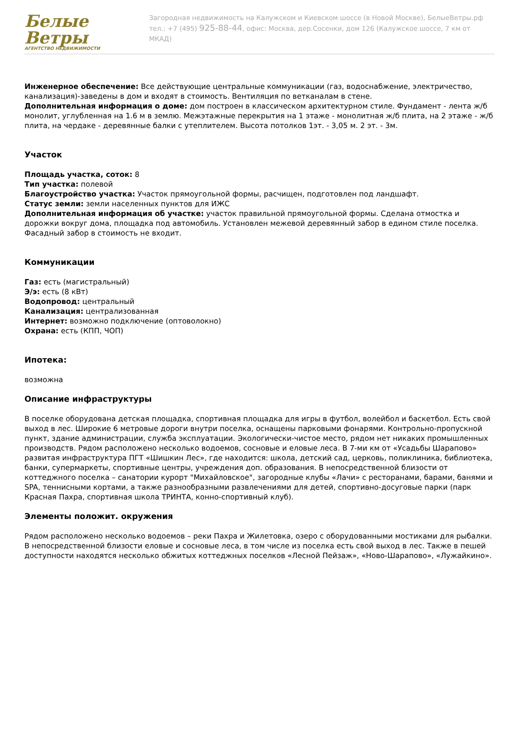Белые Ветры
АГЕНТСТВО НЕДВИЖИМОСТИ
Загородная недвижимость на Калужском и Киевском шоссе (в Новой Москве), БелыеВетры.рф
тел.: +7 (495) 925-88-44, офис: Москва, дер.Сосенки, дом 126 (Калужское шоссе, 7 км от МКАД)
Инженерное обеспечение: Все действующие центральные коммуникации (газ, водоснабжение, электричество, канализация)-заведены в дом и входят в стоимость. Вентиляция по ветканалам в стене.
Дополнительная информация о доме: дом построен в классическом архитектурном стиле. Фундамент - лента ж/б монолит, углубленная на 1.6 м в землю. Межэтажные перекрытия на 1 этаже - монолитная ж/б плита, на 2 этаже - ж/б плита, на чердаке - деревянные балки с утеплителем. Высота потолков 1эт. - 3,05 м. 2 эт. - 3м.
Участок
Площадь участка, соток: 8
Тип участка: полевой
Благоустройство участка: Участок прямоугольной формы, расчищен, подготовлен под ландшафт.
Статус земли: земли населенных пунктов для ИЖС
Дополнительная информация об участке: участок правильной прямоугольной формы. Сделана отмостка и дорожки вокруг дома, площадка под автомобиль. Установлен межевой деревянный забор в едином стиле поселка. Фасадный забор в стоимость не входит.
Коммуникации
Газ: есть (магистральный)
Э/э: есть (8 кВт)
Водопровод: центральный
Канализация: централизованная
Интернет: возможно подключение (оптоволокно)
Охрана: есть (КПП, ЧОП)
Ипотека:
возможна
Описание инфраструктуры
В поселке оборудована детская площадка, спортивная площадка для игры в футбол, волейбол и баскетбол. Есть свой выход в лес. Широкие 6 метровые дороги внутри поселка, оснащены парковыми фонарями. Контрольно-пропускной пункт, здание администрации, служба эксплуатации. Экологически-чистое место, рядом нет никаких промышленных производств. Рядом расположено несколько водоемов, сосновые и еловые леса. В 7-ми км от «Усадьбы Шарапово» развитая инфраструктура ПГТ «Шишкин Лес», где находится: школа, детский сад, церковь, поликлиника, библиотека, банки, супермаркеты, спортивные центры, учреждения доп. образования. В непосредственной близости от коттеджного поселка – санатории курорт "Михайловское", загородные клубы «Лачи» с ресторанами, барами, банями и SPA, теннисными кортами, а также разнообразными развлечениями для детей, спортивно-досуговые парки (парк Красная Пахра, спортивная школа ТРИНТА, конно-спортивный клуб).
Элементы положит. окружения
Рядом расположено несколько водоемов – реки Пахра и Жилетовка, озеро с оборудованными мостиками для рыбалки. В непосредственной близости еловые и сосновые леса, в том числе из поселка есть свой выход в лес. Также в пешей доступности находятся несколько обжитых коттеджных поселков «Лесной Пейзаж», «Ново-Шарапово», «Лужайкино».